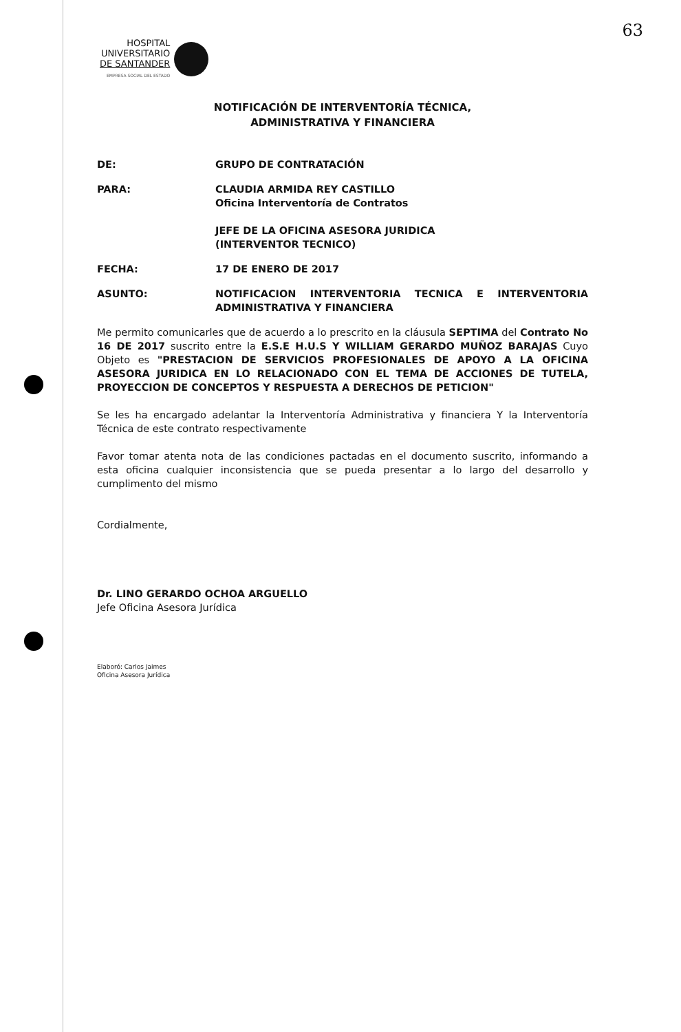63
HOSPITAL
UNIVERSITARIO
DE SANTANDER
EMPRESA SOCIAL DEL ESTADO
NOTIFICACIÓN DE INTERVENTORÍA TÉCNICA,
ADMINISTRATIVA Y FINANCIERA
DE: GRUPO DE CONTRATACIÓN
PARA: CLAUDIA ARMIDA REY CASTILLO
Oficina Interventoría de Contratos
JEFE DE LA OFICINA ASESORA JURIDICA
(INTERVENTOR TECNICO)
FECHA: 17 DE ENERO DE 2017
ASUNTO: NOTIFICACION INTERVENTORIA TECNICA E INTERVENTORIA ADMINISTRATIVA Y FINANCIERA
Me permito comunicarles que de acuerdo a lo prescrito en la cláusula SEPTIMA del Contrato No 16 DE 2017 suscrito entre la E.S.E H.U.S Y WILLIAM GERARDO MUÑOZ BARAJAS Cuyo Objeto es "PRESTACION DE SERVICIOS PROFESIONALES DE APOYO A LA OFICINA ASESORA JURIDICA EN LO RELACIONADO CON EL TEMA DE ACCIONES DE TUTELA, PROYECCION DE CONCEPTOS Y RESPUESTA A DERECHOS DE PETICION"
Se les ha encargado adelantar la Interventoría Administrativa y financiera Y la Interventoría Técnica de este contrato respectivamente
Favor tomar atenta nota de las condiciones pactadas en el documento suscrito, informando a esta oficina cualquier inconsistencia que se pueda presentar a lo largo del desarrollo y cumplimento del mismo
Cordialmente,
Dr. LINO GERARDO OCHOA ARGUELLO
Jefe Oficina Asesora Jurídica
Elaboró: Carlos Jaimes
Oficina Asesora Jurídica